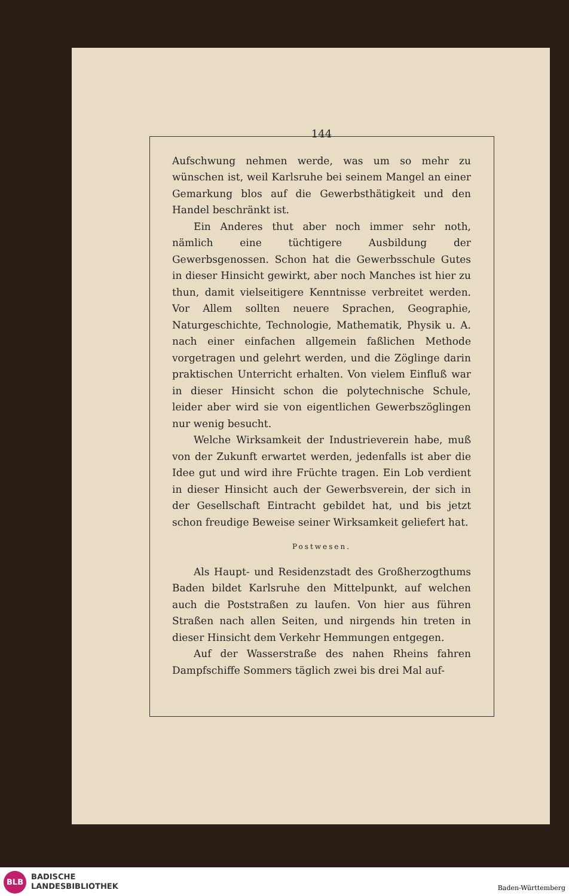144
Aufschwung nehmen werde, was um so mehr zu wünschen ist, weil Karlsruhe bei seinem Mangel an einer Gemarkung blos auf die Gewerbsthätigkeit und den Handel beschränkt ist.
Ein Anderes thut aber noch immer sehr noth, nämlich eine tüchtigere Ausbildung der Gewerbsgenossen. Schon hat die Gewerbsschule Gutes in dieser Hinsicht gewirkt, aber noch Manches ist hier zu thun, damit vielseitigere Kenntnisse verbreitet werden. Vor Allem sollten neuere Sprachen, Geographie, Naturgeschichte, Technologie, Mathematik, Physik u. A. nach einer einfachen allgemein faßlichen Methode vorgetragen und gelehrt werden, und die Zöglinge darin praktischen Unterricht erhalten. Von vielem Einfluß war in dieser Hinsicht schon die polytechnische Schule, leider aber wird sie von eigentlichen Gewerbszöglingen nur wenig besucht.
Welche Wirksamkeit der Industrieverein habe, muß von der Zukunft erwartet werden, jedenfalls ist aber die Idee gut und wird ihre Früchte tragen. Ein Lob verdient in dieser Hinsicht auch der Gewerbsverein, der sich in der Gesellschaft Eintracht gebildet hat, und bis jetzt schon freudige Beweise seiner Wirksamkeit geliefert hat.
Postwesen.
Als Haupt- und Residenzstadt des Großherzogthums Baden bildet Karlsruhe den Mittelpunkt, auf welchen auch die Poststraßen zu laufen. Von hier aus führen Straßen nach allen Seiten, und nirgends hin treten in dieser Hinsicht dem Verkehr Hemmungen entgegen.
Auf der Wasserstraße des nahen Rheins fahren Dampfschiffe Sommers täglich zwei bis drei Mal auf-
BLB
BADISCHE
LANDESBIBLIOTHEK
Baden-Württemberg